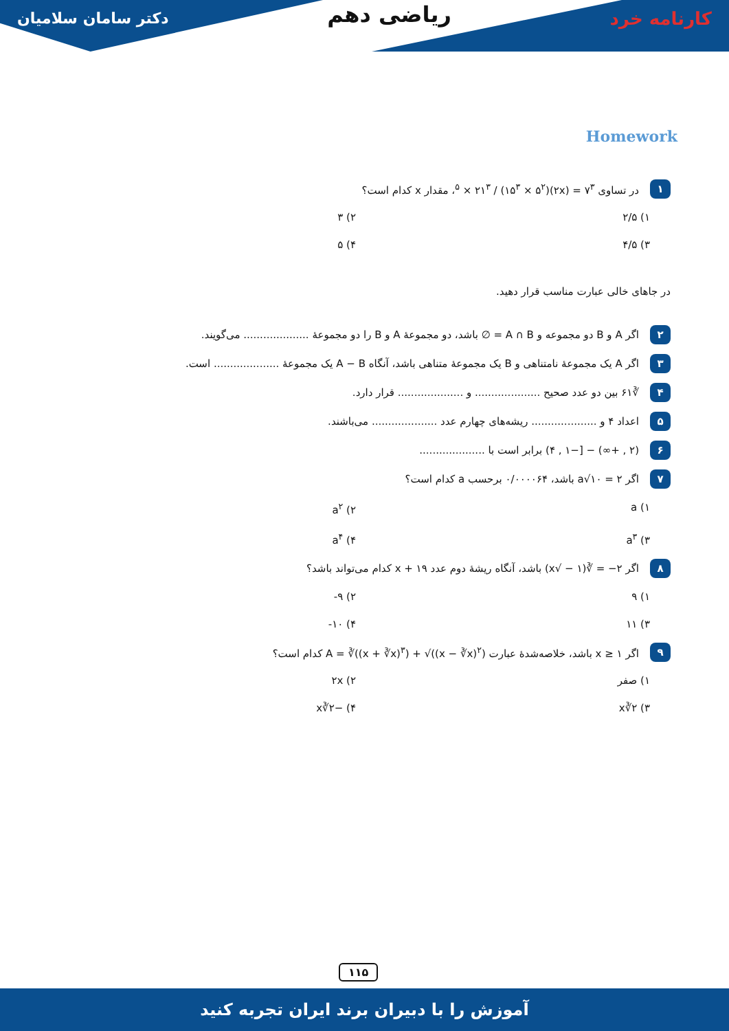کارنامه خرد
ریاضی دهم
دکتر سامان سلامیان
Homework
۱ در تساوی ۷<sup>۳</sup> = (۲x)<sup>۵</sup> × ۲۱<sup>۳</sup> / (۱۵<sup>۳</sup> × ۵<sup>۲</sup>)، مقدار x کدام است؟
۱) ۲/۵ ۲) ۳ ۳) ۴/۵ ۴) ۵
در جاهای خالی عبارت مناسب قرار دهید.
۲ اگر A و B دو مجموعه و A ∩ B = ∅ باشد، دو مجموعهٔ A و B را دو مجموعهٔ .................... می‌گویند.
۳ اگر A یک مجموعهٔ نامتناهی و B یک مجموعهٔ متناهی باشد، آنگاه A − B یک مجموعهٔ .................... است.
۴ ∛۶۱ بین دو عدد صحیح .................... و .................... قرار دارد.
۵ اعداد ۴ و .................... ریشه‌های چهارم عدد .................... می‌باشند.
۶ (۲ , +∞) − [−۱ , ۴) برابر است با ....................
۷ اگر ۲ = ۱۰√a باشد، ۰/۰۰۰۰۶۴ برحسب a کدام است؟
۱) a ۲) a<sup>۲</sup> ۳) a<sup>۳</sup> ۴) a<sup>۴</sup>
۸ اگر ۲− = ∛(۱ − √x) باشد، آنگاه ریشهٔ دوم عدد x + ۱۹ کدام می‌تواند باشد؟
۱) ۹ ۲) ۹- ۳) ۱۱ ۴) ۱۰-
۹ اگر x ≥ ۱ باشد، خلاصه‌شدهٔ عبارت A = ∛((x + ∛x)<sup>۳</sup>) + √((x − ∛x)<sup>۲</sup>) کدام است؟
۱) صفر ۲) ۲x ۳) ۲∛x ۴) −۲∛x
۱۱۵
آموزش را با دبیران برند ایران تجربه کنید